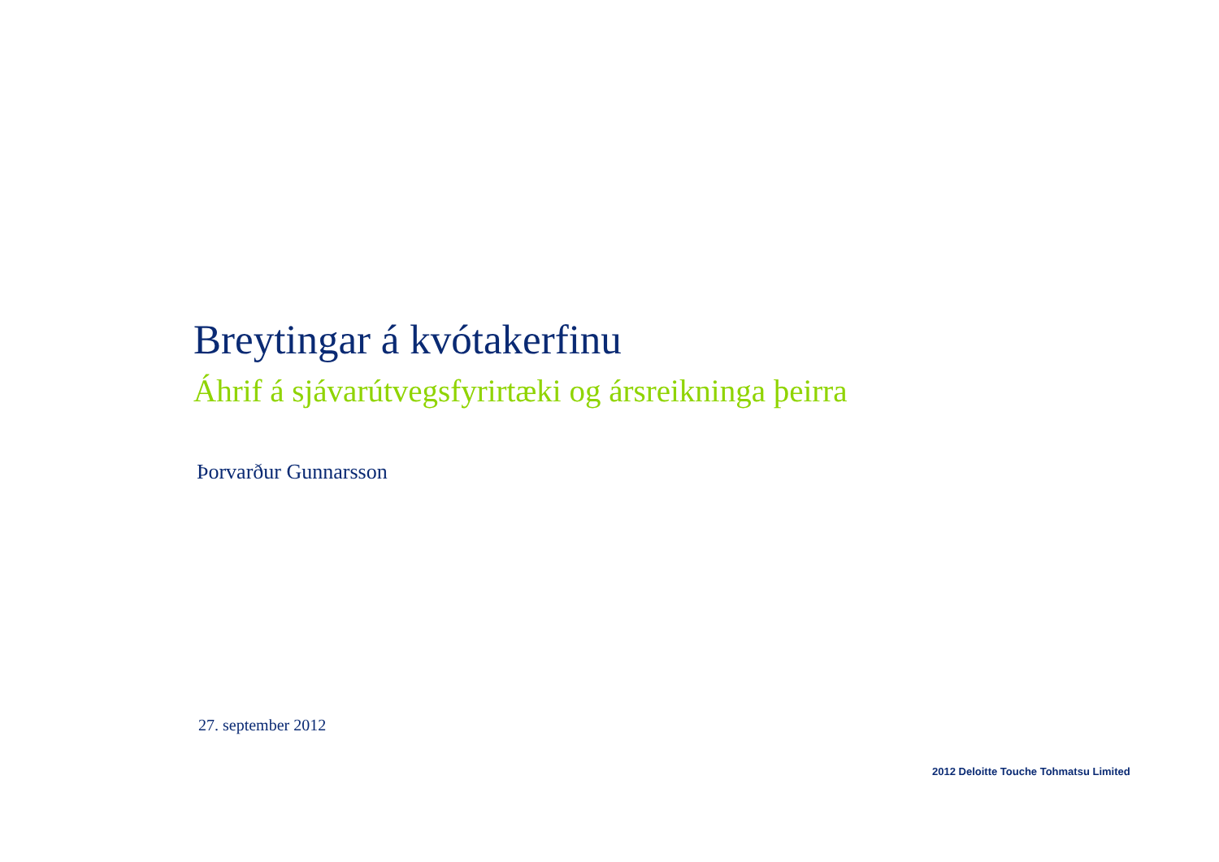Breytingar á kvótakerfinu
Áhrif á sjávarútvegsfyrirtæki og ársreikninga þeirra
Þorvarður Gunnarsson
27. september 2012
2012 Deloitte Touche Tohmatsu Limited